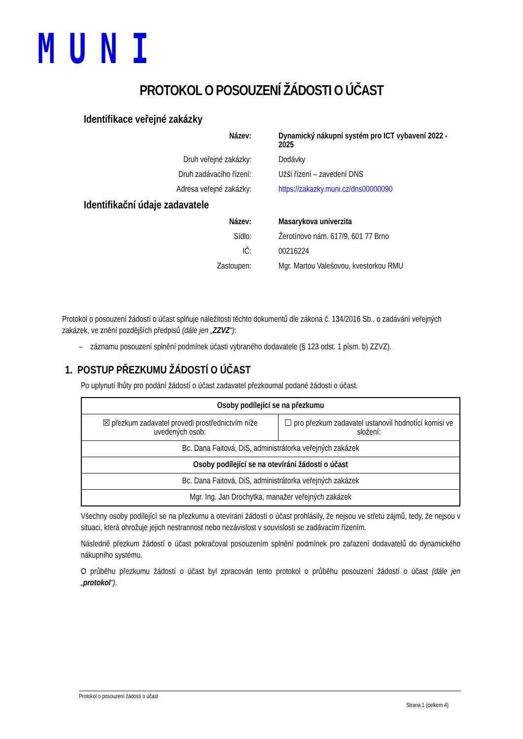MUNI
PROTOKOL O POSOUZENÍ ŽÁDOSTI O ÚČAST
Identifikace veřejné zakázky
Název: Dynamický nákupní systém pro ICT vybavení 2022 - 2025
Druh veřejné zakázky: Dodávky
Druh zadávacího řízení: Užší řízení – zavedení DNS
Adresa veřejné zakázky: https://zakazky.muni.cz/dns00000090
Identifikační údaje zadavatele
Název: Masarykova univerzita
Sídlo: Žerotínovo nám. 617/9, 601 77 Brno
IČ: 00216224
Zastoupen: Mgr. Martou Valešovou, kvestorkou RMU
Protokol o posouzení žádostí o účast splňuje náležitosti těchto dokumentů dle zákona č. 134/2016 Sb., o zadávání veřejných zakázek, ve znění pozdějších předpisů (dále jen „ZZVZ“):
– záznamu posouzení splnění podmínek účasti vybraného dodavatele (§ 123 odst. 1 písm. b) ZZVZ).
1. POSTUP PŘEZKUMU ŽÁDOSTÍ O ÚČAST
Po uplynutí lhůty pro podání žádostí o účast zadavatel přezkoumal podané žádosti o účast.
| Osoby podílející se na přezkumu | |
| --- | --- |
| ☒ přezkum zadavatel provedl prostřednictvím níže uvedených osob: | ☐ pro přezkum zadavatel ustanovil hodnotící komisi ve složení: |
| Bc. Dana Faitová, DiS, administrátorka veřejných zakázek | |
| Osoby podílející se na otevírání žádostí o účast | |
| Bc. Dana Faitová, DiS, administrátorka veřejných zakázek | |
| Mgr. Ing. Jan Drochytka, manažer veřejných zakázek | |
Všechny osoby podílející se na přezkumu a otevírání žádostí o účast prohlásily, že nejsou ve střetu zájmů, tedy, že nejsou v situaci, která ohrožuje jejich nestrannost nebo nezávislost v souvislosti se zadávacím řízením.
Následně přezkum žádostí o účast pokračoval posouzením splnění podmínek pro zařazení dodavatelů do dynamického nákupního systému.
O průběhu přezkumu žádostí o účast byl zpracován tento protokol o průběhu posouzení žádostí o účast (dále jen „protokol“).
Protokol o posouzení žádosti o účast
Strana 1 (celkem 4)